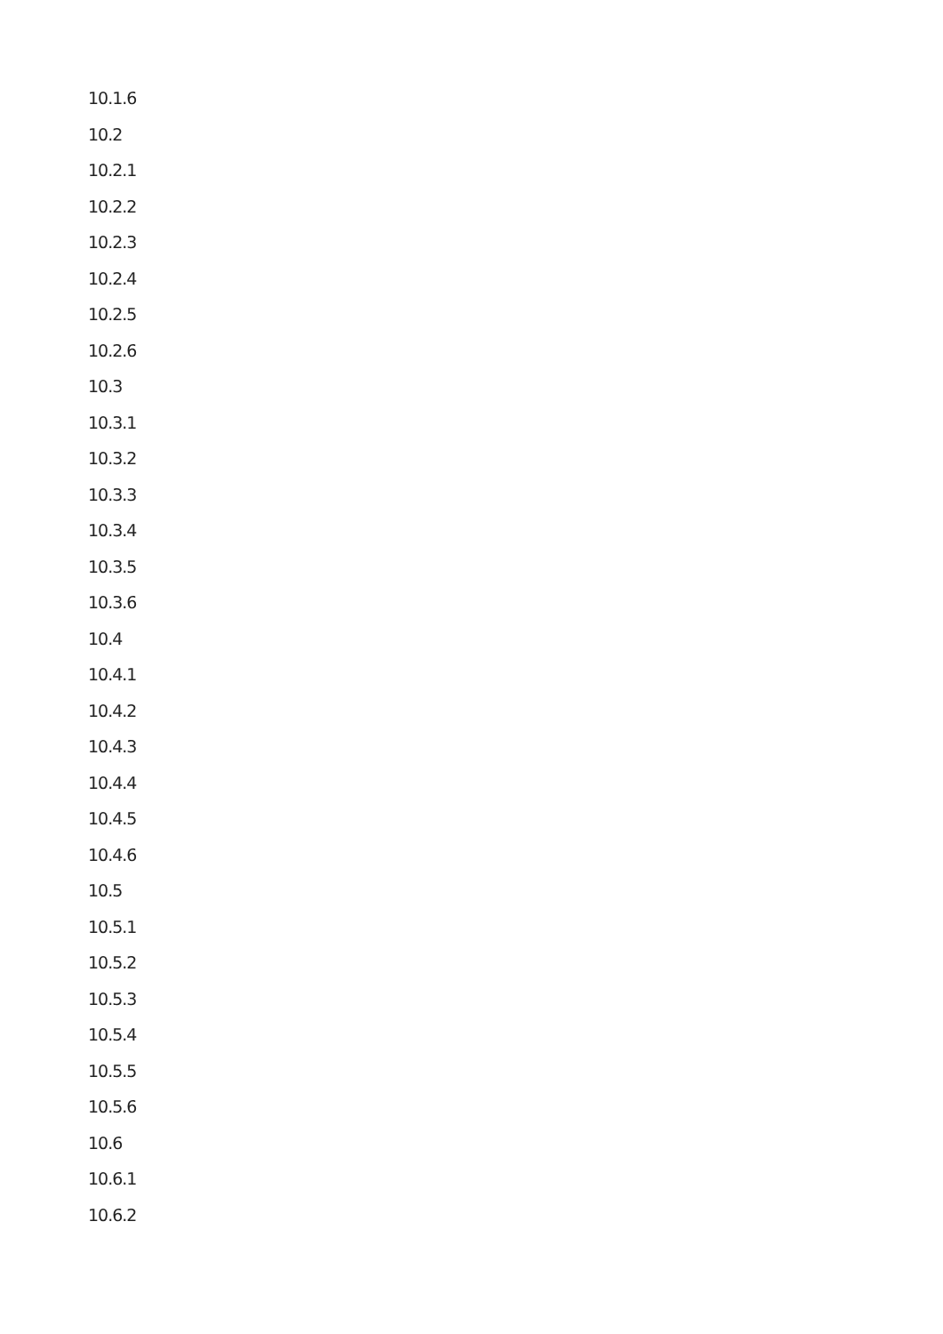10.1.6
10.2
10.2.1
10.2.2
10.2.3
10.2.4
10.2.5
10.2.6
10.3
10.3.1
10.3.2
10.3.3
10.3.4
10.3.5
10.3.6
10.4
10.4.1
10.4.2
10.4.3
10.4.4
10.4.5
10.4.6
10.5
10.5.1
10.5.2
10.5.3
10.5.4
10.5.5
10.5.6
10.6
10.6.1
10.6.2